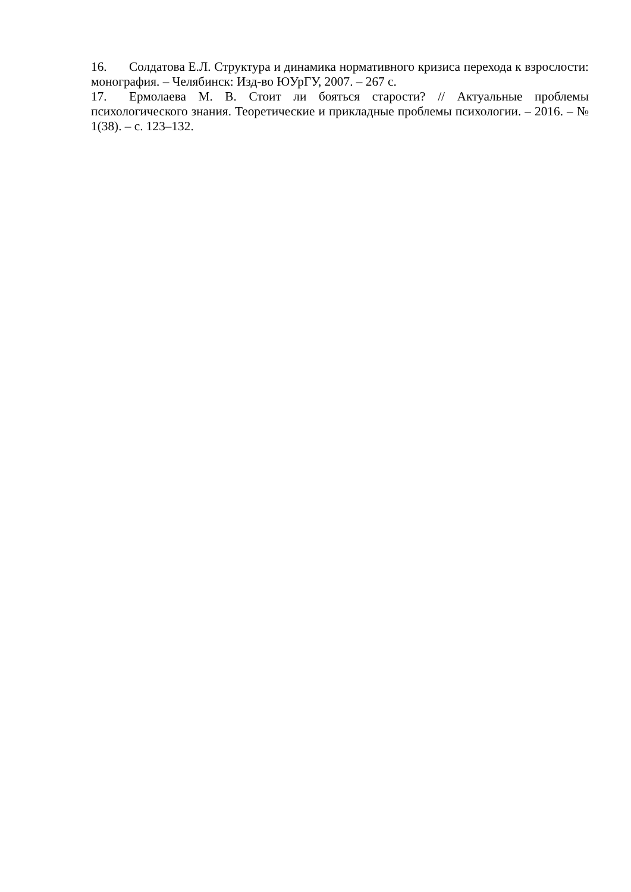16. Солдатова Е.Л. Структура и динамика нормативного кризиса перехода к взрослости: монография. – Челябинск: Изд-во ЮУрГУ, 2007. – 267 с.
17. Ермолаева М. В. Стоит ли бояться старости? // Актуальные проблемы психологического знания. Теоретические и прикладные проблемы психологии. – 2016. – № 1(38). – с. 123–132.